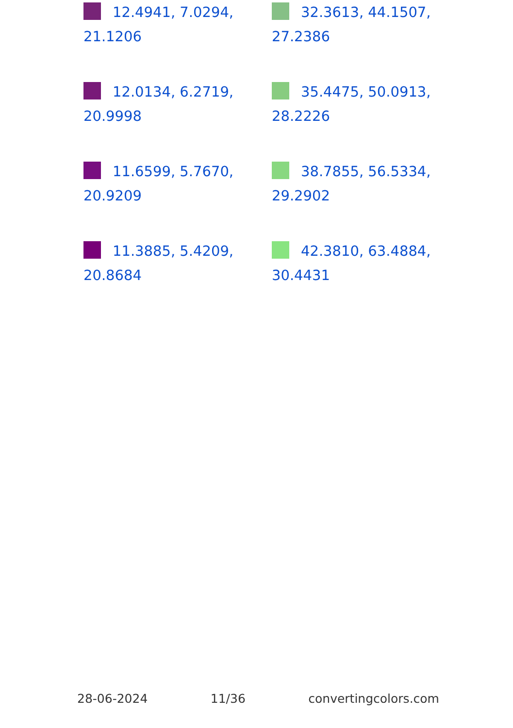12.4941, 7.0294, 21.1206
32.3613, 44.1507, 27.2386
12.0134, 6.2719, 20.9998
35.4475, 50.0913, 28.2226
11.6599, 5.7670, 20.9209
38.7855, 56.5334, 29.2902
11.3885, 5.4209, 20.8684
42.3810, 63.4884, 30.4431
28-06-2024 11/36 convertingcolors.com